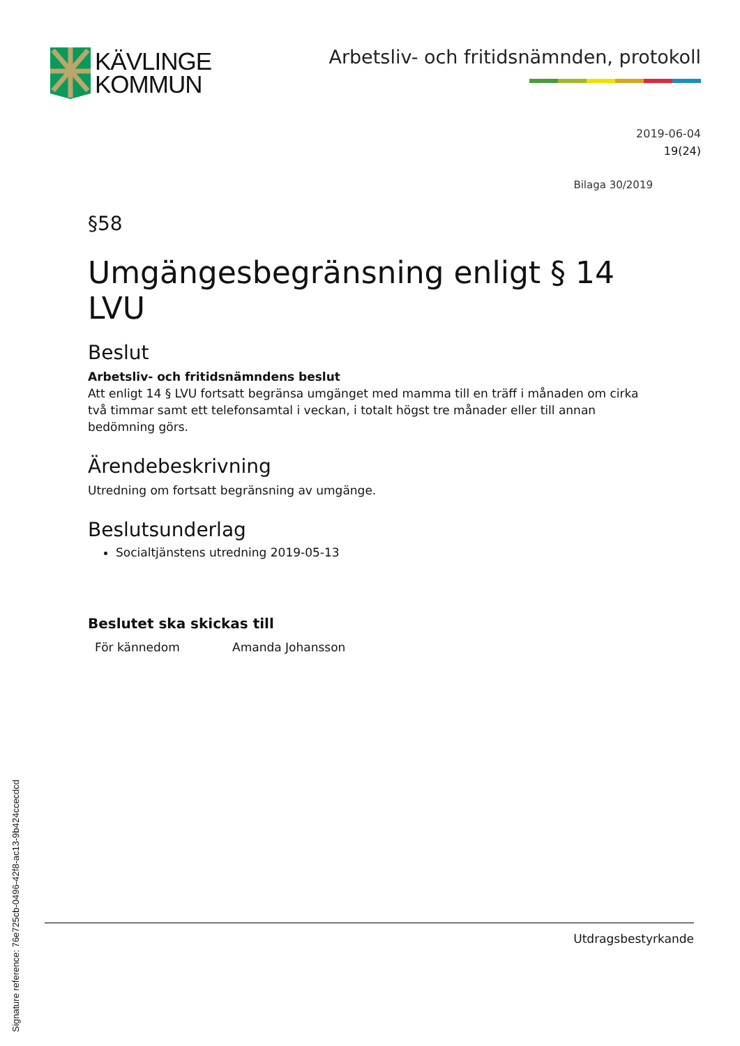KÄVLINGE
KOMMUN
Arbetsliv- och fritidsnämnden, protokoll
2019-06-04
19(24)
Bilaga 30/2019
§58
Umgängesbegränsning enligt § 14 LVU
Beslut
Arbetsliv- och fritidsnämndens beslut
Att enligt 14 § LVU fortsatt begränsa umgänget med mamma till en träff i månaden om cirka två timmar samt ett telefonsamtal i veckan, i totalt högst tre månader eller till annan bedömning görs.
Ärendebeskrivning
Utredning om fortsatt begränsning av umgänge.
Beslutsunderlag
Socialtjänstens utredning 2019-05-13
Beslutet ska skickas till
För kännedom Amanda Johansson
Utdragsbestyrkande
Signature reference: 76e725cb-0496-42f8-ac13-9b424ccecdcd